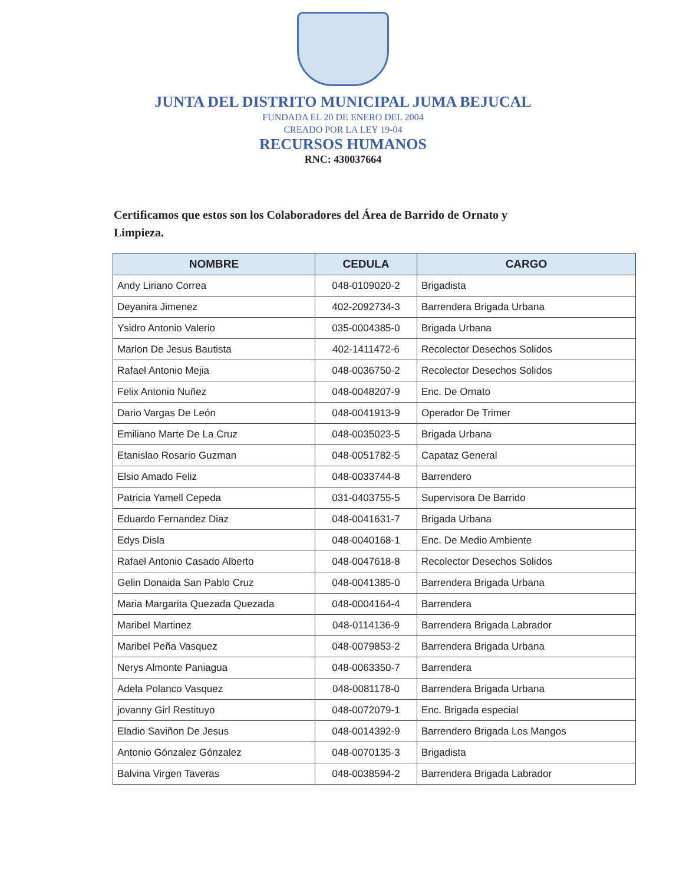JUNTA DEL DISTRITO MUNICIPAL JUMA BEJUCAL
FUNDADA EL 20 DE ENERO DEL 2004
CREADO POR LA LEY 19-04
RECURSOS HUMANOS
RNC: 430037664
Certificamos que estos son los Colaboradores del Área de Barrido de Ornato y Limpieza.
| NOMBRE | CEDULA | CARGO |
| --- | --- | --- |
| Andy Liriano Correa | 048-0109020-2 | Brigadista |
| Deyanira Jimenez | 402-2092734-3 | Barrendera Brigada Urbana |
| Ysidro Antonio Valerio | 035-0004385-0 | Brigada Urbana |
| Marlon De Jesus Bautista | 402-1411472-6 | Recolector Desechos Solidos |
| Rafael Antonio Mejia | 048-0036750-2 | Recolector Desechos Solidos |
| Felix Antonio Nuñez | 048-0048207-9 | Enc. De Ornato |
| Dario Vargas De León | 048-0041913-9 | Operador De Trimer |
| Emiliano Marte De La Cruz | 048-0035023-5 | Brigada Urbana |
| Etanislao Rosario Guzman | 048-0051782-5 | Capataz General |
| Elsio Amado Feliz | 048-0033744-8 | Barrendero |
| Patricia Yamell Cepeda | 031-0403755-5 | Supervisora De Barrido |
| Eduardo Fernandez Diaz | 048-0041631-7 | Brigada Urbana |
| Edys Disla | 048-0040168-1 | Enc. De Medio Ambiente |
| Rafael Antonio Casado Alberto | 048-0047618-8 | Recolector Desechos Solidos |
| Gelin Donaida San Pablo Cruz | 048-0041385-0 | Barrendera Brigada Urbana |
| Maria Margarita Quezada Quezada | 048-0004164-4 | Barrendera |
| Maribel Martinez | 048-0114136-9 | Barrendera Brigada Labrador |
| Maribel Peña Vasquez | 048-0079853-2 | Barrendera Brigada Urbana |
| Nerys Almonte Paniagua | 048-0063350-7 | Barrendera |
| Adela Polanco Vasquez | 048-0081178-0 | Barrendera Brigada Urbana |
| jovanny Girl Restituyo | 048-0072079-1 | Enc. Brigada especial |
| Eladio Saviñon De Jesus | 048-0014392-9 | Barrendero Brigada Los Mangos |
| Antonio Gónzalez Gónzalez | 048-0070135-3 | Brigadista |
| Balvina Virgen Taveras | 048-0038594-2 | Barrendera Brigada Labrador |